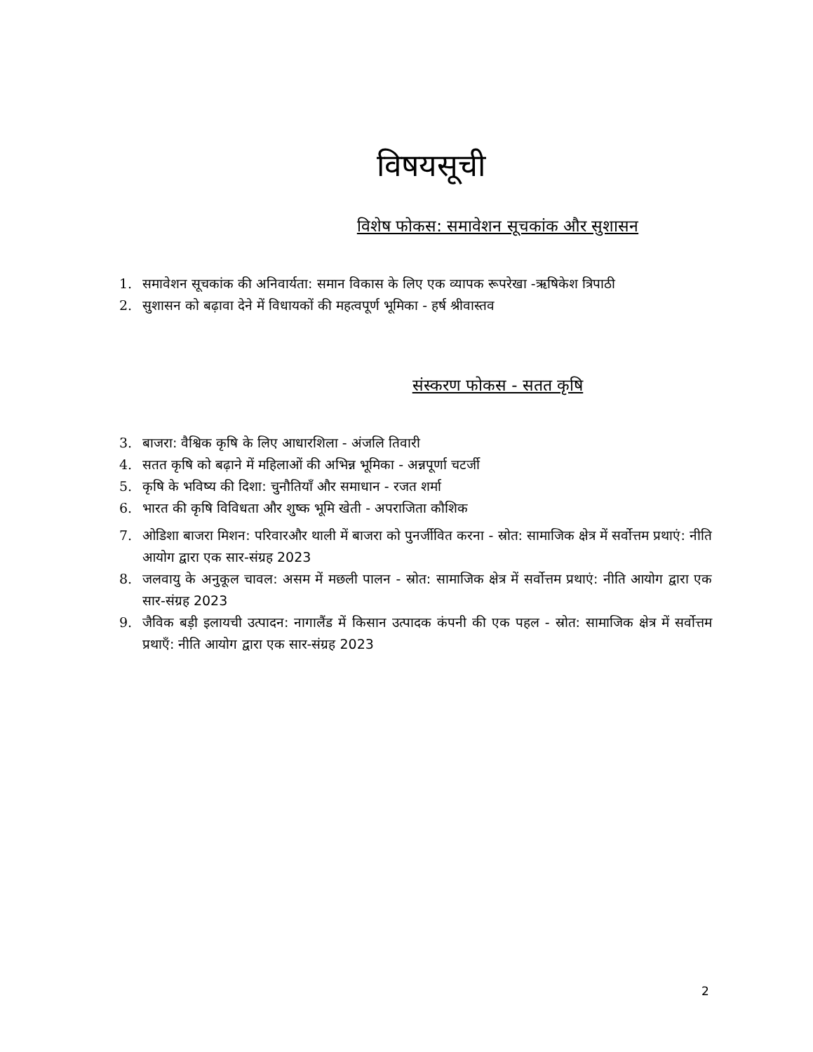विषयसूची
विशेष फोकस: समावेशन सूचकांक और सुशासन
1. समावेशन सूचकांक की अनिवार्यता: समान विकास के लिए एक व्यापक रूपरेखा -ऋषिकेश त्रिपाठी
2. सुशासन को बढ़ावा देने में विधायकों की महत्वपूर्ण भूमिका - हर्ष श्रीवास्तव
संस्करण फोकस - सतत कृषि
3. बाजरा: वैश्विक कृषि के लिए आधारशिला - अंजलि तिवारी
4. सतत कृषि को बढ़ाने में महिलाओं की अभिन्न भूमिका - अन्नपूर्णा चटर्जी
5. कृषि के भविष्य की दिशा: चुनौतियाँ और समाधान - रजत शर्मा
6. भारत की कृषि विविधता और शुष्क भूमि खेती - अपराजिता कौशिक
7. ओडिशा बाजरा मिशन: परिवारऔर थाली में बाजरा को पुनर्जीवित करना - स्रोत: सामाजिक क्षेत्र में सर्वोत्तम प्रथाएं: नीति आयोग द्वारा एक सार-संग्रह 2023
8. जलवायु के अनुकूल चावल: असम में मछली पालन - स्रोत: सामाजिक क्षेत्र में सर्वोत्तम प्रथाएं: नीति आयोग द्वारा एक सार-संग्रह 2023
9. जैविक बड़ी इलायची उत्पादन: नागालैंड में किसान उत्पादक कंपनी की एक पहल - स्रोत: सामाजिक क्षेत्र में सर्वोत्तम प्रथाएँ: नीति आयोग द्वारा एक सार-संग्रह 2023
2